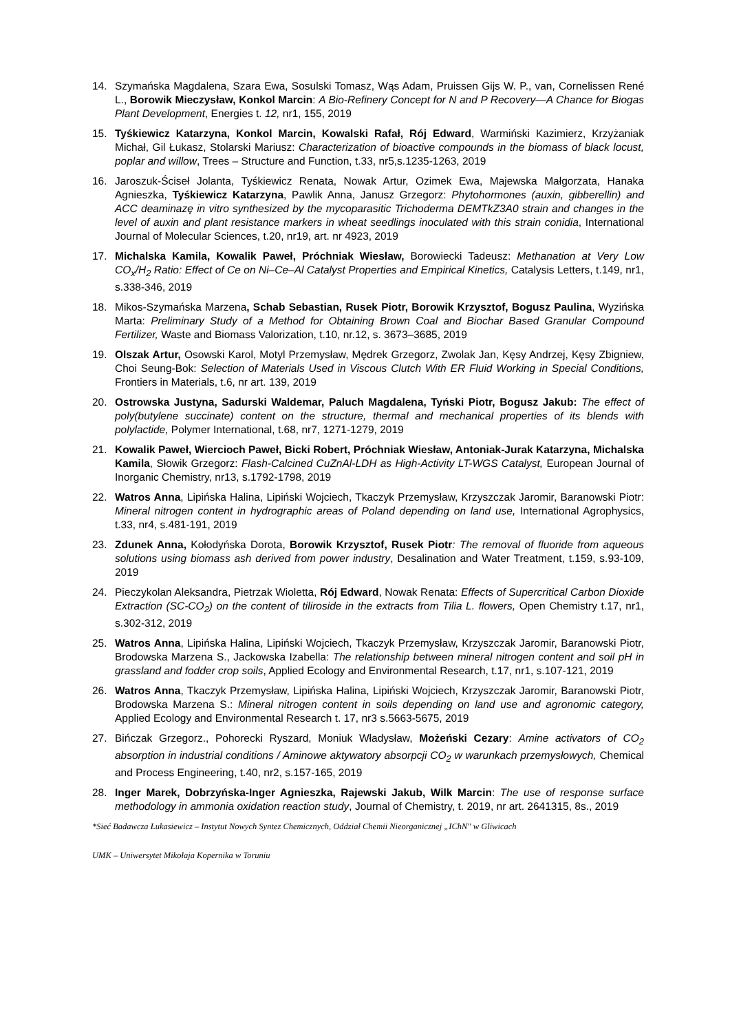14. Szymańska Magdalena, Szara Ewa, Sosulski Tomasz, Wąs Adam, Pruissen Gijs W. P., van, Cornelissen René L., Borowik Mieczysław, Konkol Marcin: A Bio-Refinery Concept for N and P Recovery—A Chance for Biogas Plant Development, Energies t. 12, nr1, 155, 2019
15. Tyśkiewicz Katarzyna, Konkol Marcin, Kowalski Rafał, Rój Edward, Warmiński Kazimierz, Krzyżaniak Michał, Gil Łukasz, Stolarski Mariusz: Characterization of bioactive compounds in the biomass of black locust, poplar and willow, Trees – Structure and Function, t.33, nr5,s.1235-1263, 2019
16. Jaroszuk-Ściseł Jolanta, Tyśkiewicz Renata, Nowak Artur, Ozimek Ewa, Majewska Małgorzata, Hanaka Agnieszka, Tyśkiewicz Katarzyna, Pawlik Anna, Janusz Grzegorz: Phytohormones (auxin, gibberellin) and ACC deaminazę in vitro synthesized by the mycoparasitic Trichoderma DEMTkZ3A0 strain and changes in the level of auxin and plant resistance markers in wheat seedlings inoculated with this strain conidia, International Journal of Molecular Sciences, t.20, nr19, art. nr 4923, 2019
17. Michalska Kamila, Kowalik Paweł, Próchniak Wiesław, Borowiecki Tadeusz: Methanation at Very Low CO<sub>x</sub>/H<sub>2</sub> Ratio: Effect of Ce on Ni–Ce–Al Catalyst Properties and Empirical Kinetics, Catalysis Letters, t.149, nr1, s.338-346, 2019
18. Mikos-Szymańska Marzena, Schab Sebastian, Rusek Piotr, Borowik Krzysztof, Bogusz Paulina, Wyzińska Marta: Preliminary Study of a Method for Obtaining Brown Coal and Biochar Based Granular Compound Fertilizer, Waste and Biomass Valorization, t.10, nr.12, s. 3673–3685, 2019
19. Olszak Artur, Osowski Karol, Motyl Przemysław, Mędrek Grzegorz, Zwolak Jan, Kęsy Andrzej, Kęsy Zbigniew, Choi Seung-Bok: Selection of Materials Used in Viscous Clutch With ER Fluid Working in Special Conditions, Frontiers in Materials, t.6, nr art. 139, 2019
20. Ostrowska Justyna, Sadurski Waldemar, Paluch Magdalena, Tyński Piotr, Bogusz Jakub: The effect of poly(butylene succinate) content on the structure, thermal and mechanical properties of its blends with polylactide, Polymer International, t.68, nr7, 1271-1279, 2019
21. Kowalik Paweł, Wiercioch Paweł, Bicki Robert, Próchniak Wiesław, Antoniak-Jurak Katarzyna, Michalska Kamila, Słowik Grzegorz: Flash-Calcined CuZnAl-LDH as High-Activity LT-WGS Catalyst, European Journal of Inorganic Chemistry, nr13, s.1792-1798, 2019
22. Watros Anna, Lipińska Halina, Lipiński Wojciech, Tkaczyk Przemysław, Krzyszczak Jaromir, Baranowski Piotr: Mineral nitrogen content in hydrographic areas of Poland depending on land use, International Agrophysics, t.33, nr4, s.481-191, 2019
23. Zdunek Anna, Kołodyńska Dorota, Borowik Krzysztof, Rusek Piotr: The removal of fluoride from aqueous solutions using biomass ash derived from power industry, Desalination and Water Treatment, t.159, s.93-109, 2019
24. Pieczykolan Aleksandra, Pietrzak Wioletta, Rój Edward, Nowak Renata: Effects of Supercritical Carbon Dioxide Extraction (SC-CO<sub>2</sub>) on the content of tiliroside in the extracts from Tilia L. flowers, Open Chemistry t.17, nr1, s.302-312, 2019
25. Watros Anna, Lipińska Halina, Lipiński Wojciech, Tkaczyk Przemysław, Krzyszczak Jaromir, Baranowski Piotr, Brodowska Marzena S., Jackowska Izabella: The relationship between mineral nitrogen content and soil pH in grassland and fodder crop soils, Applied Ecology and Environmental Research, t.17, nr1, s.107-121, 2019
26. Watros Anna, Tkaczyk Przemysław, Lipińska Halina, Lipiński Wojciech, Krzyszczak Jaromir, Baranowski Piotr, Brodowska Marzena S.: Mineral nitrogen content in soils depending on land use and agronomic category, Applied Ecology and Environmental Research t. 17, nr3 s.5663-5675, 2019
27. Bińczak Grzegorz., Pohorecki Ryszard, Moniuk Władysław, Możeński Cezary: Amine activators of CO<sub>2</sub> absorption in industrial conditions / Aminowe aktywatory absorpcji CO<sub>2</sub> w warunkach przemysłowych, Chemical and Process Engineering, t.40, nr2, s.157-165, 2019
28. Inger Marek, Dobrzyńska-Inger Agnieszka, Rajewski Jakub, Wilk Marcin: The use of response surface methodology in ammonia oxidation reaction study, Journal of Chemistry, t. 2019, nr art. 2641315, 8s., 2019
*Sieć Badawcza Łukasiewicz – Instytut Nowych Syntez Chemicznych, Oddział Chemii Nieorganicznej „IChN" w Gliwicach
UMK – Uniwersytet Mikołaja Kopernika w Toruniu